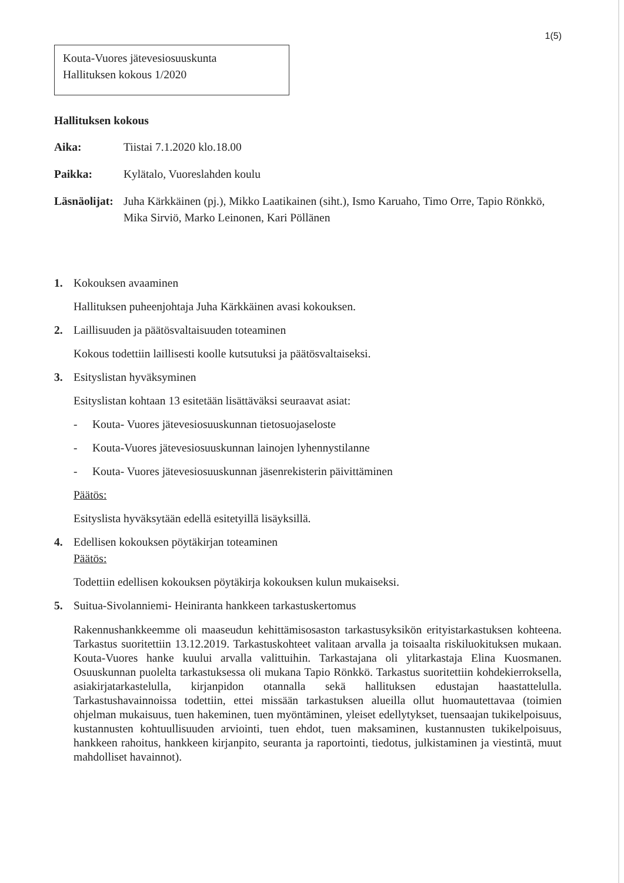1(5)
Kouta-Vuores jätevesiosuuskunta
Hallituksen kokous 1/2020
Hallituksen kokous
Aika: Tiistai 7.1.2020 klo.18.00
Paikka: Kylätalo, Vuoreslahden koulu
Läsnäolijat: Juha Kärkkäinen (pj.), Mikko Laatikainen (siht.), Ismo Karuaho, Timo Orre, Tapio Rönkkö, Mika Sirviö, Marko Leinonen, Kari Pöllänen
1. Kokouksen avaaminen
Hallituksen puheenjohtaja Juha Kärkkäinen avasi kokouksen.
2. Laillisuuden ja päätösvaltaisuuden toteaminen
Kokous todettiin laillisesti koolle kutsutuksi ja päätösvaltaiseksi.
3. Esityslistan hyväksyminen
Esityslistan kohtaan 13 esitetään lisättäväksi seuraavat asiat:
- Kouta- Vuores jätevesiosuuskunnan tietosuojaseloste
- Kouta-Vuores jätevesiosuuskunnan lainojen lyhennystilanne
- Kouta- Vuores jätevesiosuuskunnan jäsenrekisterin päivittäminen
Päätös:
Esityslista hyväksytään edellä esitetyillä lisäyksillä.
4. Edellisen kokouksen pöytäkirjan toteaminen
Päätös:
Todettiin edellisen kokouksen pöytäkirja kokouksen kulun mukaiseksi.
5. Suitua-Sivolanniemi- Heiniranta hankkeen tarkastuskertomus
Rakennushankkeemme oli maaseudun kehittämisosaston tarkastusyksikön erityistarkastuksen kohteena. Tarkastus suoritettiin 13.12.2019. Tarkastuskohteet valitaan arvalla ja toisaalta riskiluokituksen mukaan. Kouta-Vuores hanke kuului arvalla valittuihin. Tarkastajana oli ylitarkastaja Elina Kuosmanen. Osuuskunnan puolelta tarkastuksessa oli mukana Tapio Rönkkö. Tarkastus suoritettiin kohdekierroksella, asiakirjatarkastelulla, kirjanpidon otannalla sekä hallituksen edustajan haastattelulla. Tarkastushavainnoissa todettiin, ettei missään tarkastuksen alueilla ollut huomautettavaa (toimien ohjelman mukaisuus, tuen hakeminen, tuen myöntäminen, yleiset edellytykset, tuensaajan tukikelpoisuus, kustannusten kohtuullisuuden arviointi, tuen ehdot, tuen maksaminen, kustannusten tukikelpoisuus, hankkeen rahoitus, hankkeen kirjanpito, seuranta ja raportointi, tiedotus, julkistaminen ja viestintä, muut mahdolliset havainnot).